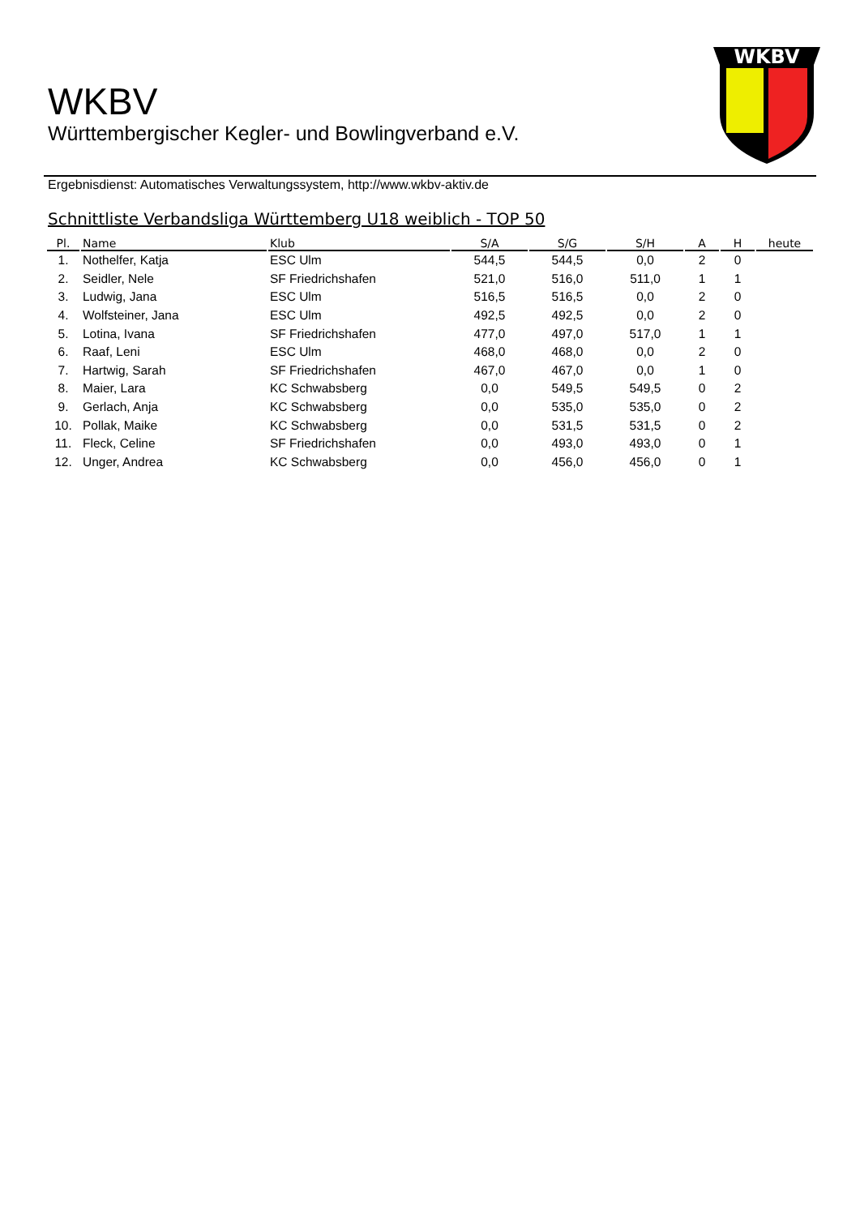WKBV
Württembergischer Kegler- und Bowlingverband e.V.
WKBV
Ergebnisdienst: Automatisches Verwaltungssystem, http://www.wkbv-aktiv.de
Schnittliste Verbandsliga Württemberg U18 weiblich - TOP 50
| Pl. | Name | Klub | S/A | S/G | S/H | A | H | heute |
| --- | --- | --- | --- | --- | --- | --- | --- | --- |
| 1. | Nothelfer, Katja | ESC Ulm | 544,5 | 544,5 | 0,0 | 2 | 0 | |
| 2. | Seidler, Nele | SF Friedrichshafen | 521,0 | 516,0 | 511,0 | 1 | 1 | |
| 3. | Ludwig, Jana | ESC Ulm | 516,5 | 516,5 | 0,0 | 2 | 0 | |
| 4. | Wolfsteiner, Jana | ESC Ulm | 492,5 | 492,5 | 0,0 | 2 | 0 | |
| 5. | Lotina, Ivana | SF Friedrichshafen | 477,0 | 497,0 | 517,0 | 1 | 1 | |
| 6. | Raaf, Leni | ESC Ulm | 468,0 | 468,0 | 0,0 | 2 | 0 | |
| 7. | Hartwig, Sarah | SF Friedrichshafen | 467,0 | 467,0 | 0,0 | 1 | 0 | |
| 8. | Maier, Lara | KC Schwabsberg | 0,0 | 549,5 | 549,5 | 0 | 2 | |
| 9. | Gerlach, Anja | KC Schwabsberg | 0,0 | 535,0 | 535,0 | 0 | 2 | |
| 10. | Pollak, Maike | KC Schwabsberg | 0,0 | 531,5 | 531,5 | 0 | 2 | |
| 11. | Fleck, Celine | SF Friedrichshafen | 0,0 | 493,0 | 493,0 | 0 | 1 | |
| 12. | Unger, Andrea | KC Schwabsberg | 0,0 | 456,0 | 456,0 | 0 | 1 | |